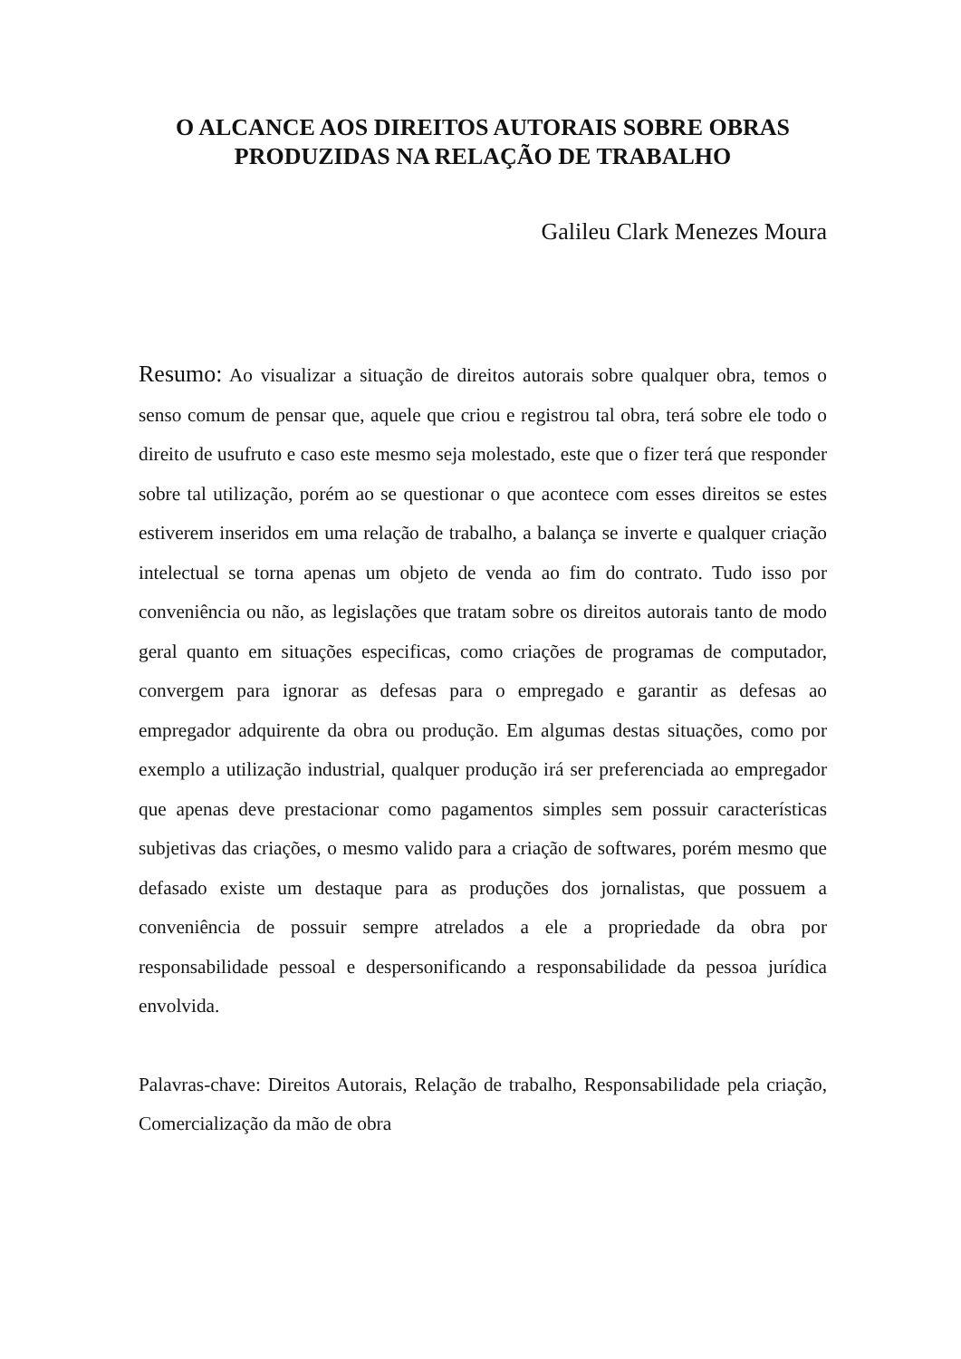O ALCANCE AOS DIREITOS AUTORAIS SOBRE OBRAS
PRODUZIDAS NA RELAÇÃO DE TRABALHO
Galileu Clark Menezes Moura
Resumo: Ao visualizar a situação de direitos autorais sobre qualquer obra, temos o senso comum de pensar que, aquele que criou e registrou tal obra, terá sobre ele todo o direito de usufruto e caso este mesmo seja molestado, este que o fizer terá que responder sobre tal utilização, porém ao se questionar o que acontece com esses direitos se estes estiverem inseridos em uma relação de trabalho, a balança se inverte e qualquer criação intelectual se torna apenas um objeto de venda ao fim do contrato. Tudo isso por conveniência ou não, as legislações que tratam sobre os direitos autorais tanto de modo geral quanto em situações especificas, como criações de programas de computador, convergem para ignorar as defesas para o empregado e garantir as defesas ao empregador adquirente da obra ou produção. Em algumas destas situações, como por exemplo a utilização industrial, qualquer produção irá ser preferenciada ao empregador que apenas deve prestacionar como pagamentos simples sem possuir características subjetivas das criações, o mesmo valido para a criação de softwares, porém mesmo que defasado existe um destaque para as produções dos jornalistas, que possuem a conveniência de possuir sempre atrelados a ele a propriedade da obra por responsabilidade pessoal e despersonificando a responsabilidade da pessoa jurídica envolvida.
Palavras-chave: Direitos Autorais, Relação de trabalho, Responsabilidade pela criação, Comercialização da mão de obra